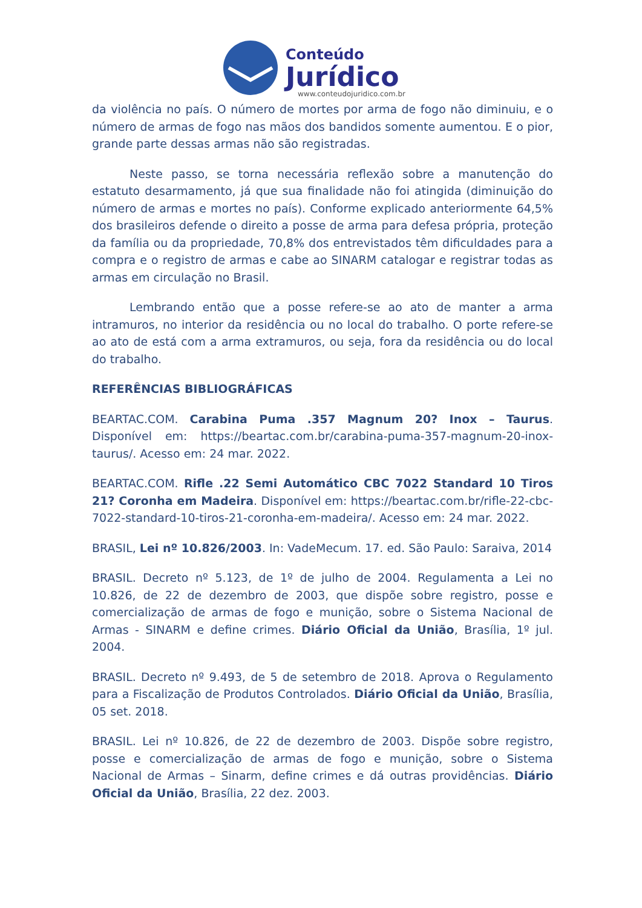Conteúdo
Jurídico
www.conteudojuridico.com.br
da violência no país. O número de mortes por arma de fogo não diminuiu, e o número de armas de fogo nas mãos dos bandidos somente aumentou. E o pior, grande parte dessas armas não são registradas.
Neste passo, se torna necessária reflexão sobre a manutenção do estatuto desarmamento, já que sua finalidade não foi atingida (diminuição do número de armas e mortes no país). Conforme explicado anteriormente 64,5% dos brasileiros defende o direito a posse de arma para defesa própria, proteção da família ou da propriedade, 70,8% dos entrevistados têm dificuldades para a compra e o registro de armas e cabe ao SINARM catalogar e registrar todas as armas em circulação no Brasil.
Lembrando então que a posse refere-se ao ato de manter a arma intramuros, no interior da residência ou no local do trabalho. O porte refere-se ao ato de está com a arma extramuros, ou seja, fora da residência ou do local do trabalho.
REFERÊNCIAS BIBLIOGRÁFICAS
BEARTAC.COM. Carabina Puma .357 Magnum 20? Inox – Taurus. Disponível em: https://beartac.com.br/carabina-puma-357-magnum-20-inox-taurus/. Acesso em: 24 mar. 2022.
BEARTAC.COM. Rifle .22 Semi Automático CBC 7022 Standard 10 Tiros 21? Coronha em Madeira. Disponível em: https://beartac.com.br/rifle-22-cbc-7022-standard-10-tiros-21-coronha-em-madeira/. Acesso em: 24 mar. 2022.
BRASIL, Lei nº 10.826/2003. In: VadeMecum. 17. ed. São Paulo: Saraiva, 2014
BRASIL. Decreto nº 5.123, de 1º de julho de 2004. Regulamenta a Lei no 10.826, de 22 de dezembro de 2003, que dispõe sobre registro, posse e comercialização de armas de fogo e munição, sobre o Sistema Nacional de Armas - SINARM e define crimes. Diário Oficial da União, Brasília, 1º jul. 2004.
BRASIL. Decreto nº 9.493, de 5 de setembro de 2018. Aprova o Regulamento para a Fiscalização de Produtos Controlados. Diário Oficial da União, Brasília, 05 set. 2018.
BRASIL. Lei nº 10.826, de 22 de dezembro de 2003. Dispõe sobre registro, posse e comercialização de armas de fogo e munição, sobre o Sistema Nacional de Armas – Sinarm, define crimes e dá outras providências. Diário Oficial da União, Brasília, 22 dez. 2003.